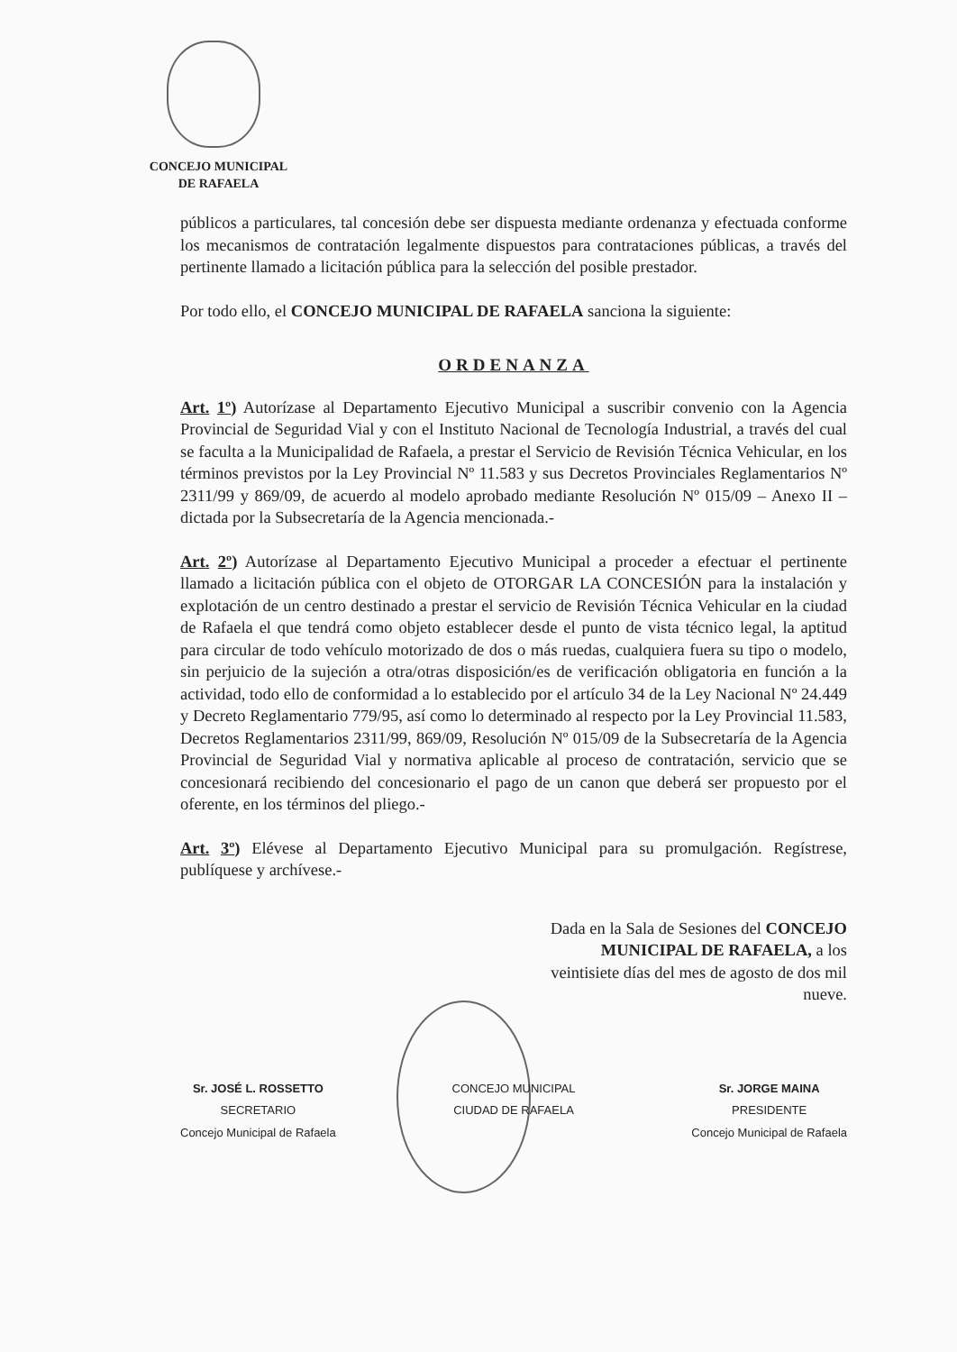CONCEJO MUNICIPAL
DE RAFAELA
públicos a particulares, tal concesión debe ser dispuesta mediante ordenanza y efectuada conforme los mecanismos de contratación legalmente dispuestos para contrataciones públicas, a través del pertinente llamado a licitación pública para la selección del posible prestador.
Por todo ello, el CONCEJO MUNICIPAL DE RAFAELA sanciona la siguiente:
ORDENANZA
Art. 1º) Autorízase al Departamento Ejecutivo Municipal a suscribir convenio con la Agencia Provincial de Seguridad Vial y con el Instituto Nacional de Tecnología Industrial, a través del cual se faculta a la Municipalidad de Rafaela, a prestar el Servicio de Revisión Técnica Vehicular, en los términos previstos por la Ley Provincial Nº 11.583 y sus Decretos Provinciales Reglamentarios Nº 2311/99 y 869/09, de acuerdo al modelo aprobado mediante Resolución Nº 015/09 – Anexo II – dictada por la Subsecretaría de la Agencia mencionada.-
Art. 2º) Autorízase al Departamento Ejecutivo Municipal a proceder a efectuar el pertinente llamado a licitación pública con el objeto de OTORGAR LA CONCESIÓN para la instalación y explotación de un centro destinado a prestar el servicio de Revisión Técnica Vehicular en la ciudad de Rafaela el que tendrá como objeto establecer desde el punto de vista técnico legal, la aptitud para circular de todo vehículo motorizado de dos o más ruedas, cualquiera fuera su tipo o modelo, sin perjuicio de la sujeción a otra/otras disposición/es de verificación obligatoria en función a la actividad, todo ello de conformidad a lo establecido por el artículo 34 de la Ley Nacional Nº 24.449 y Decreto Reglamentario 779/95, así como lo determinado al respecto por la Ley Provincial 11.583, Decretos Reglamentarios 2311/99, 869/09, Resolución Nº 015/09 de la Subsecretaría de la Agencia Provincial de Seguridad Vial y normativa aplicable al proceso de contratación, servicio que se concesionará recibiendo del concesionario el pago de un canon que deberá ser propuesto por el oferente, en los términos del pliego.-
Art. 3º) Elévese al Departamento Ejecutivo Municipal para su promulgación. Regístrese, publíquese y archívese.-
Dada en la Sala de Sesiones del CONCEJO MUNICIPAL DE RAFAELA, a los veintisiete días del mes de agosto de dos mil nueve.
Sr. JOSÉ L. ROSSETTO
SECRETARIO
Concejo Municipal de Rafaela
CONCEJO MUNICIPAL
CIUDAD DE RAFAELA
Sr. JORGE MAINA
PRESIDENTE
Concejo Municipal de Rafaela